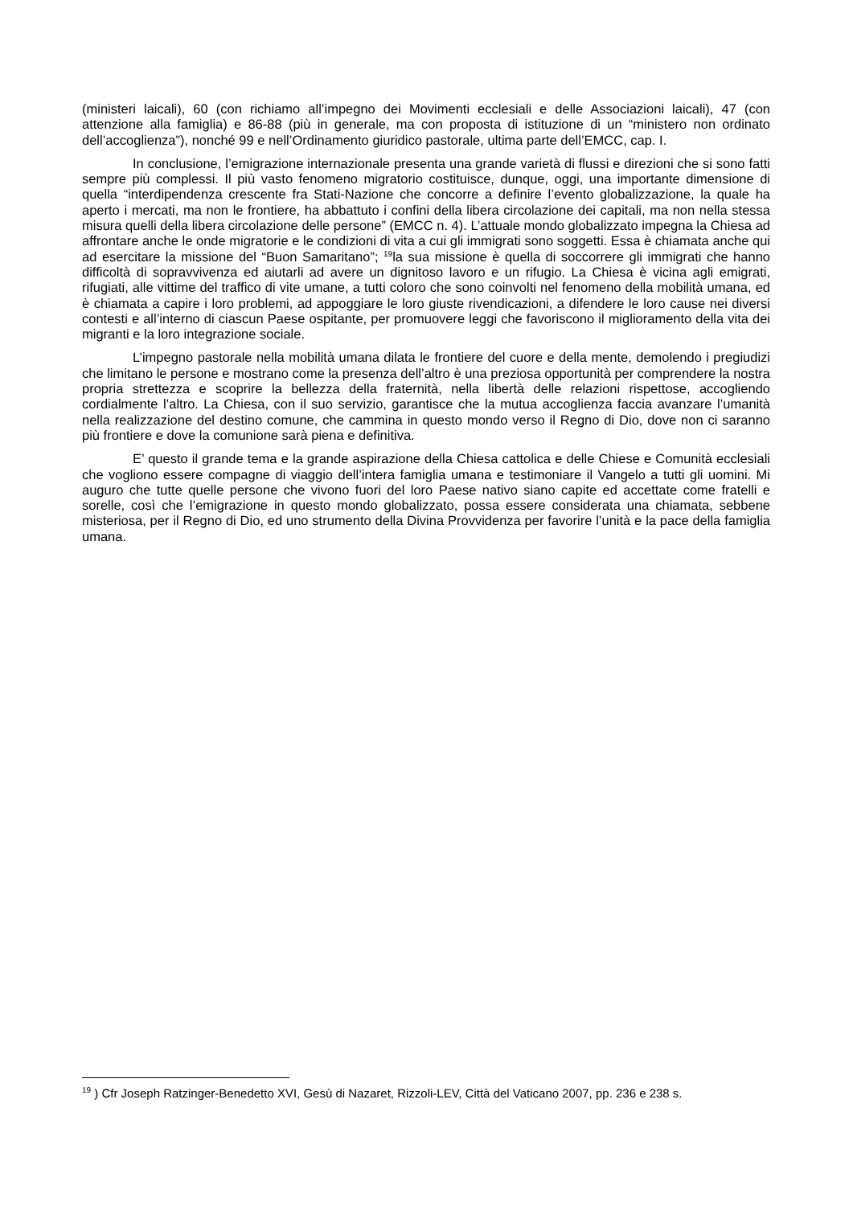(ministeri laicali), 60 (con richiamo all’impegno dei Movimenti ecclesiali e delle Associazioni laicali), 47 (con attenzione alla famiglia) e 86-88 (più in generale, ma con proposta di istituzione di un “ministero non ordinato dell’accoglienza”), nonché 99 e nell’Ordinamento giuridico pastorale, ultima parte dell’EMCC, cap. I.
In conclusione, l’emigrazione internazionale presenta una grande varietà di flussi e direzioni che si sono fatti sempre più complessi. Il più vasto fenomeno migratorio costituisce, dunque, oggi, una importante dimensione di quella “interdipendenza crescente fra Stati-Nazione che concorre a definire l’evento globalizzazione, la quale ha aperto i mercati, ma non le frontiere, ha abbattuto i confini della libera circolazione dei capitali, ma non nella stessa misura quelli della libera circolazione delle persone” (EMCC n. 4). L’attuale mondo globalizzato impegna la Chiesa ad affrontare anche le onde migratorie e le condizioni di vita a cui gli immigrati sono soggetti. Essa è chiamata anche qui ad esercitare la missione del “Buon Samaritano”; <sup>19</sup>la sua missione è quella di soccorrere gli immigrati che hanno difficoltà di sopravvivenza ed aiutarli ad avere un dignitoso lavoro e un rifugio. La Chiesa è vicina agli emigrati, rifugiati, alle vittime del traffico di vite umane, a tutti coloro che sono coinvolti nel fenomeno della mobilità umana, ed è chiamata a capire i loro problemi, ad appoggiare le loro giuste rivendicazioni, a difendere le loro cause nei diversi contesti e all’interno di ciascun Paese ospitante, per promuovere leggi che favoriscono il miglioramento della vita dei migranti e la loro integrazione sociale.
L’impegno pastorale nella mobilità umana dilata le frontiere del cuore e della mente, demolendo i pregiudizi che limitano le persone e mostrano come la presenza dell’altro è una preziosa opportunità per comprendere la nostra propria strettezza e scoprire la bellezza della fraternità, nella libertà delle relazioni rispettose, accogliendo cordialmente l’altro. La Chiesa, con il suo servizio, garantisce che la mutua accoglienza faccia avanzare l’umanità nella realizzazione del destino comune, che cammina in questo mondo verso il Regno di Dio, dove non ci saranno più frontiere e dove la comunione sarà piena e definitiva.
E’ questo il grande tema e la grande aspirazione della Chiesa cattolica e delle Chiese e Comunità ecclesiali che vogliono essere compagne di viaggio dell’intera famiglia umana e testimoniare il Vangelo a tutti gli uomini. Mi auguro che tutte quelle persone che vivono fuori del loro Paese nativo siano capite ed accettate come fratelli e sorelle, così che l’emigrazione in questo mondo globalizzato, possa essere considerata una chiamata, sebbene misteriosa, per il Regno di Dio, ed uno strumento della Divina Provvidenza per favorire l’unità e la pace della famiglia umana.
<sup>19</sup> ) Cfr Joseph Ratzinger-Benedetto XVI, Gesù di Nazaret, Rizzoli-LEV, Città del Vaticano 2007, pp. 236 e 238 s.